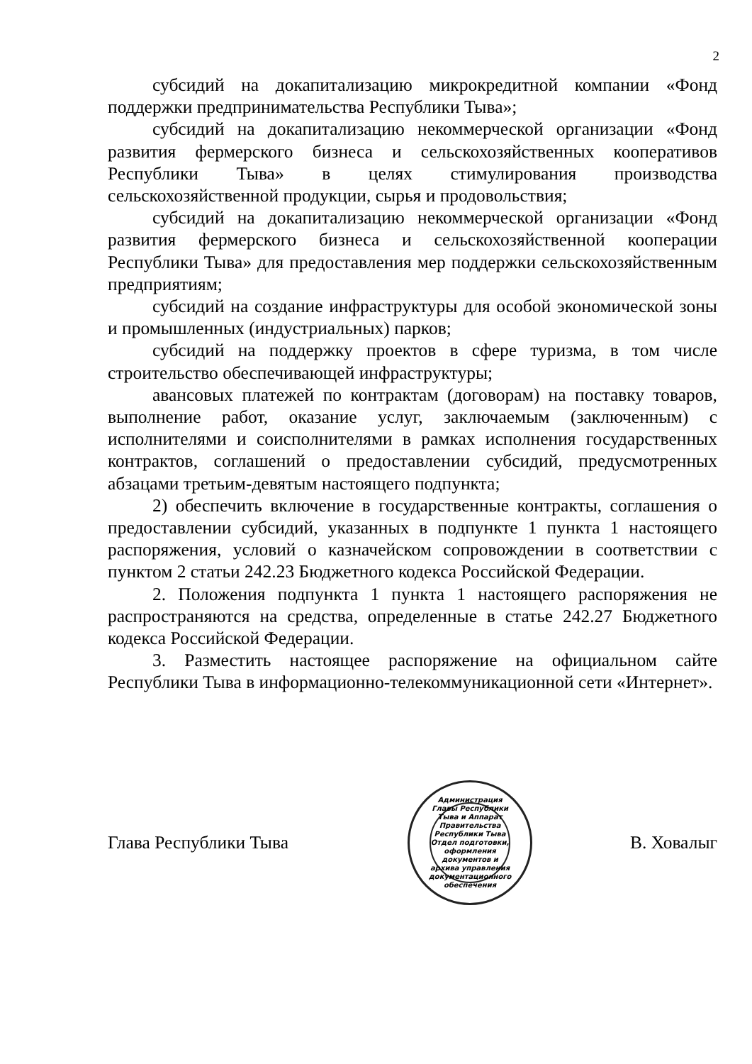2
субсидий на докапитализацию микрокредитной компании «Фонд поддержки предпринимательства Республики Тыва»;
субсидий на докапитализацию некоммерческой организации «Фонд развития фермерского бизнеса и сельскохозяйственных кооперативов Республики Тыва» в целях стимулирования производства сельскохозяйственной продукции, сырья и продовольствия;
субсидий на докапитализацию некоммерческой организации «Фонд развития фермерского бизнеса и сельскохозяйственной кооперации Республики Тыва» для предоставления мер поддержки сельскохозяйственным предприятиям;
субсидий на создание инфраструктуры для особой экономической зоны и промышленных (индустриальных) парков;
субсидий на поддержку проектов в сфере туризма, в том числе строительство обеспечивающей инфраструктуры;
авансовых платежей по контрактам (договорам) на поставку товаров, выполнение работ, оказание услуг, заключаемым (заключенным) с исполнителями и соисполнителями в рамках исполнения государственных контрактов, соглашений о предоставлении субсидий, предусмотренных абзацами третьим-девятым настоящего подпункта;
2) обеспечить включение в государственные контракты, соглашения о предоставлении субсидий, указанных в подпункте 1 пункта 1 настоящего распоряжения, условий о казначейском сопровождении в соответствии с пунктом 2 статьи 242.23 Бюджетного кодекса Российской Федерации.
2. Положения подпункта 1 пункта 1 настоящего распоряжения не распространяются на средства, определенные в статье 242.27 Бюджетного кодекса Российской Федерации.
3. Разместить настоящее распоряжение на официальном сайте Республики Тыва в информационно-телекоммуникационной сети «Интернет».
Глава Республики Тыва
Администрация Главы Республики Тыва и Аппарат Правительства Республики Тыва
Отдел подготовки, оформления документов и архива управления документационного обеспечения
В. Ховалыг